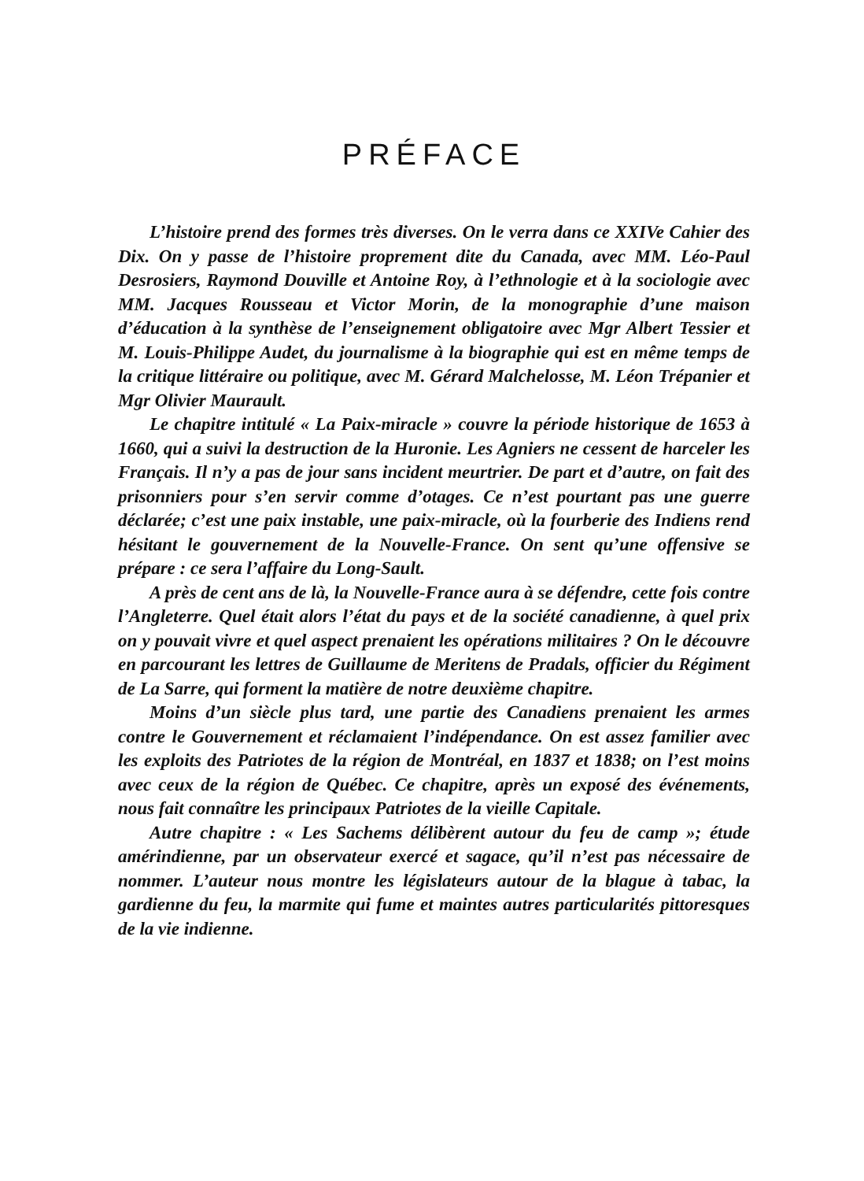PRÉFACE
L’histoire prend des formes très diverses. On le verra dans ce XXIVe Cahier des Dix. On y passe de l’histoire proprement dite du Canada, avec MM. Léo-Paul Desrosiers, Raymond Douville et Antoine Roy, à l’ethnologie et à la sociologie avec MM. Jacques Rousseau et Victor Morin, de la monographie d’une maison d’éducation à la synthèse de l’enseignement obligatoire avec Mgr Albert Tessier et M. Louis-Philippe Audet, du journalisme à la biographie qui est en même temps de la critique littéraire ou politique, avec M. Gérard Malchelosse, M. Léon Trépanier et Mgr Olivier Maurault.
Le chapitre intitulé « La Paix-miracle » couvre la période historique de 1653 à 1660, qui a suivi la destruction de la Huronie. Les Agniers ne cessent de harceler les Français. Il n’y a pas de jour sans incident meurtrier. De part et d’autre, on fait des prisonniers pour s’en servir comme d’otages. Ce n’est pourtant pas une guerre déclarée; c’est une paix instable, une paix-miracle, où la fourberie des Indiens rend hésitant le gouvernement de la Nouvelle-France. On sent qu’une offensive se prépare : ce sera l’affaire du Long-Sault.
A près de cent ans de là, la Nouvelle-France aura à se défendre, cette fois contre l’Angleterre. Quel était alors l’état du pays et de la société canadienne, à quel prix on y pouvait vivre et quel aspect prenaient les opérations militaires ? On le découvre en parcourant les lettres de Guillaume de Meritens de Pradals, officier du Régiment de La Sarre, qui forment la matière de notre deuxième chapitre.
Moins d’un siècle plus tard, une partie des Canadiens prenaient les armes contre le Gouvernement et réclamaient l’indépendance. On est assez familier avec les exploits des Patriotes de la région de Montréal, en 1837 et 1838; on l’est moins avec ceux de la région de Québec. Ce chapitre, après un exposé des événements, nous fait connaître les principaux Patriotes de la vieille Capitale.
Autre chapitre : « Les Sachems délibèrent autour du feu de camp »; étude amérindienne, par un observateur exercé et sagace, qu’il n’est pas nécessaire de nommer. L’auteur nous montre les législateurs autour de la blague à tabac, la gardienne du feu, la marmite qui fume et maintes autres particularités pittoresques de la vie indienne.